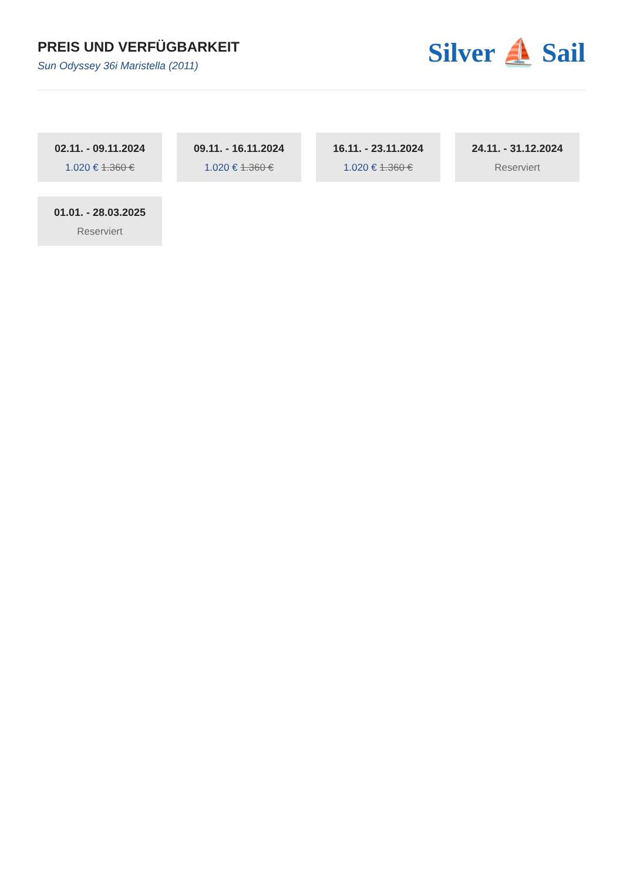PREIS UND VERFÜGBARKEIT
Sun Odyssey 36i Maristella (2011)
Silver ⛵ Sail
02.11. - 09.11.2024
1.020 € 1.360 €
09.11. - 16.11.2024
1.020 € 1.360 €
16.11. - 23.11.2024
1.020 € 1.360 €
24.11. - 31.12.2024
Reserviert
01.01. - 28.03.2025
Reserviert